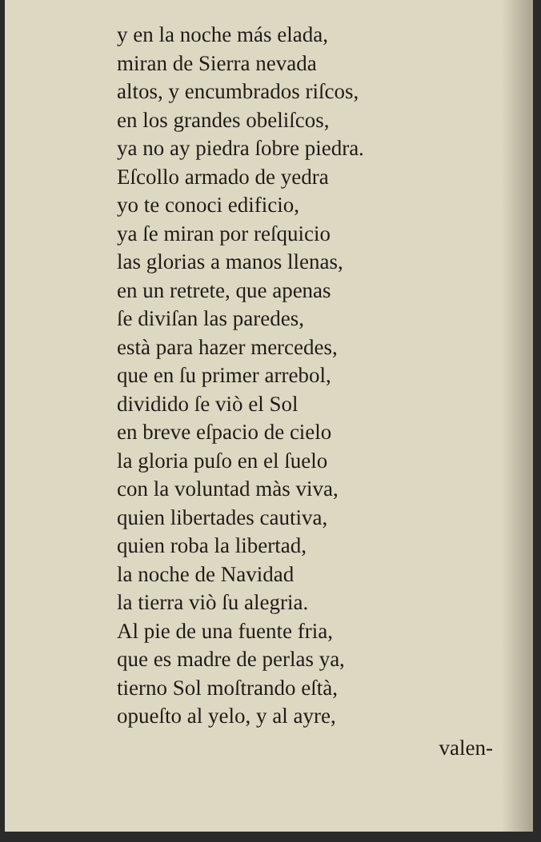y en la noche más elada,
miran de Sierra nevada
altos, y encumbrados riſcos,
en los grandes obeliſcos,
ya no ay piedra ſobre piedra.
Eſcollo armado de yedra
yo te conoci edificio,
ya ſe miran por reſquicio
las glorias a manos llenas,
en un retrete, que apenas
ſe diviſan las paredes,
està para hazer mercedes,
que en ſu primer arrebol,
dividido ſe viò el Sol
en breve eſpacio de cielo
la gloria puſo en el ſuelo
con la voluntad màs viva,
quien libertades cautiva,
quien roba la libertad,
la noche de Navidad
la tierra viò ſu alegria.
Al pie de una fuente fria,
que es madre de perlas ya,
tierno Sol moſtrando eſtà,
opueſto al yelo, y al ayre,
valen-